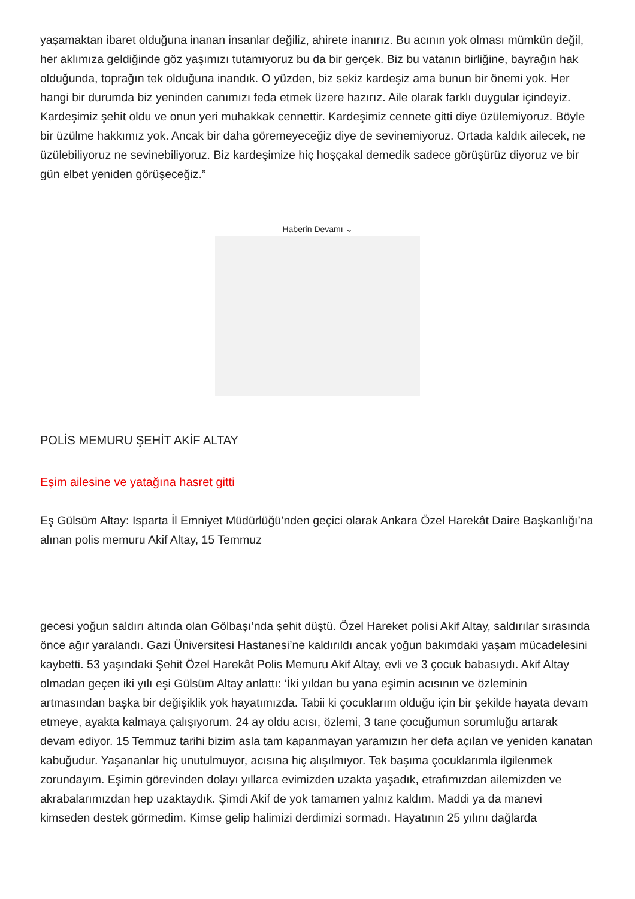yaşamaktan ibaret olduğuna inanan insanlar değiliz, ahirete inanırız. Bu acının yok olması mümkün değil, her aklımıza geldiğinde göz yaşımızı tutamıyoruz bu da bir gerçek. Biz bu vatanın birliğine, bayrağın hak olduğunda, toprağın tek olduğuna inandık. O yüzden, biz sekiz kardeşiz ama bunun bir önemi yok. Her hangi bir durumda biz yeninden canımızı feda etmek üzere hazırız. Aile olarak farklı duygular içindeyiz. Kardeşimiz şehit oldu ve onun yeri muhakkak cennettir. Kardeşimiz cennete gitti diye üzülemiyoruz. Böyle bir üzülme hakkımız yok. Ancak bir daha göremeyeceğiz diye de sevinemiyoruz. Ortada kaldık ailecek, ne üzülebiliyoruz ne sevinebiliyoruz. Biz kardeşimize hiç hoşçakal demedik sadece görüşürüz diyoruz ve bir gün elbet yeniden görüşeceğiz.”
Haberin Devamı ⌄
POLİS MEMURU ŞEHİT AKİF ALTAY
Eşim ailesine ve yatağına hasret gitti
Eş Gülsüm Altay: Isparta İl Emniyet Müdürlüğü’nden geçici olarak Ankara Özel Harekât Daire Başkanlığı’na alınan polis memuru Akif Altay, 15 Temmuz
gecesi yoğun saldırı altında olan Gölbaşı’nda şehit düştü. Özel Hareket polisi Akif Altay, saldırılar sırasında önce ağır yaralandı. Gazi Üniversitesi Hastanesi’ne kaldırıldı ancak yoğun bakımdaki yaşam mücadelesini kaybetti. 53 yaşındaki Şehit Özel Harekât Polis Memuru Akif Altay, evli ve 3 çocuk babasıydı. Akif Altay olmadan geçen iki yılı eşi Gülsüm Altay anlattı: ‘İki yıldan bu yana eşimin acısının ve özleminin artmasından başka bir değişiklik yok hayatımızda. Tabii ki çocuklarım olduğu için bir şekilde hayata devam etmeye, ayakta kalmaya çalışıyorum. 24 ay oldu acısı, özlemi, 3 tane çocuğumun sorumluğu artarak devam ediyor. 15 Temmuz tarihi bizim asla tam kapanmayan yaramızın her defa açılan ve yeniden kanatan kabuğudur. Yaşananlar hiç unutulmuyor, acısına hiç alışılmıyor. Tek başıma çocuklarımla ilgilenmek zorundayım. Eşimin görevinden dolayı yıllarca evimizden uzakta yaşadık, etrafımızdan ailemizden ve akrabalarımızdan hep uzaktaydık. Şimdi Akif de yok tamamen yalnız kaldım. Maddi ya da manevi kimseden destek görmedim. Kimse gelip halimizi derdimizi sormadı. Hayatının 25 yılını dağlarda